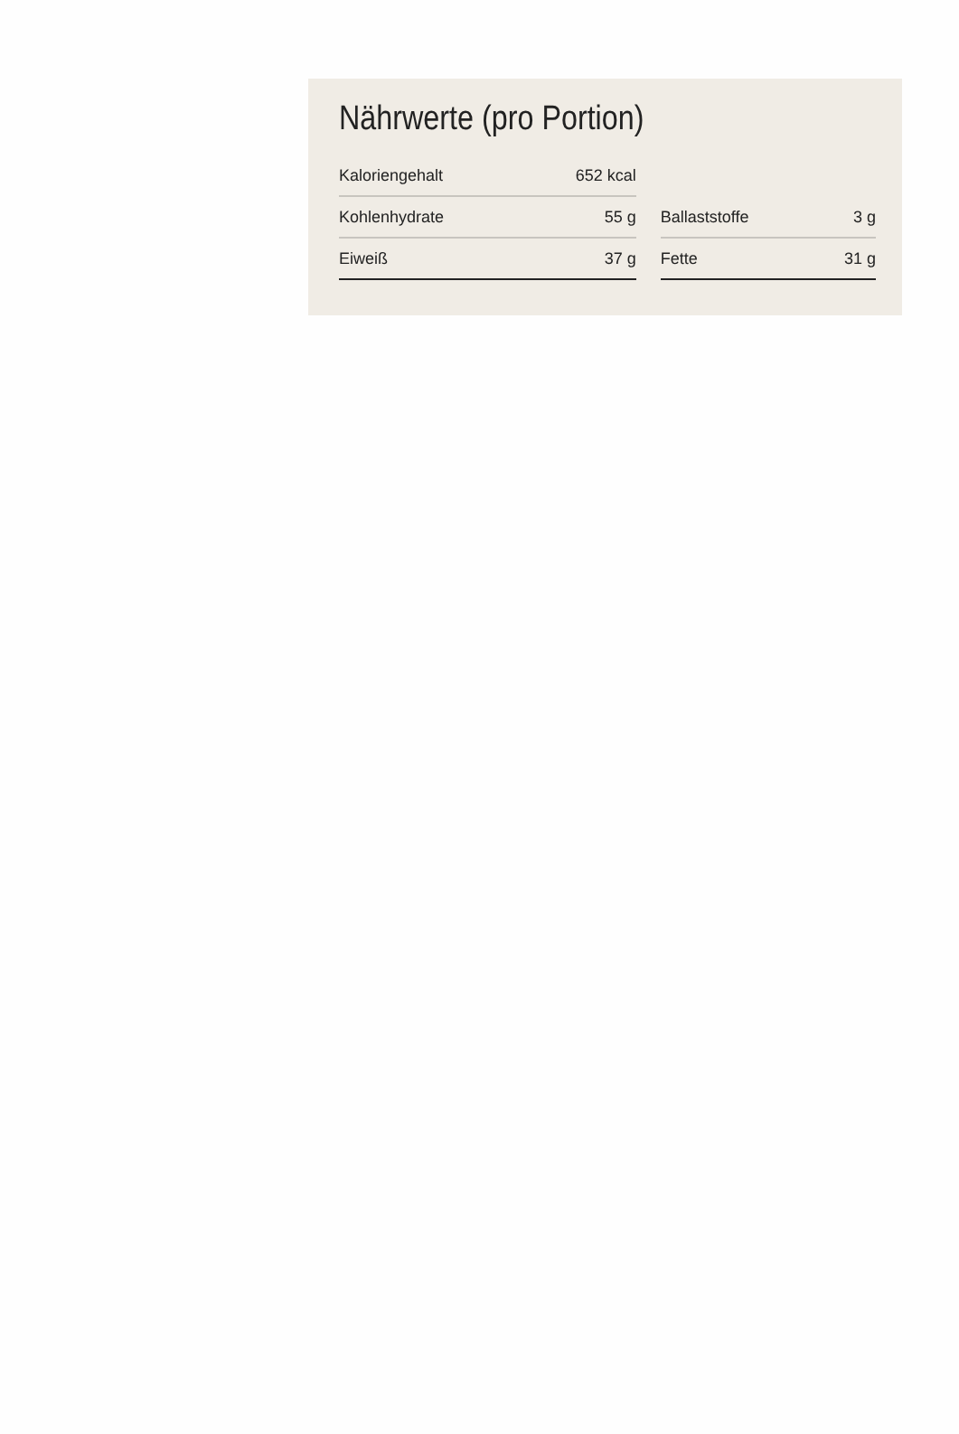Nährwerte (pro Portion)
| Kaloriengehalt | 652 kcal | | | |
| Kohlenhydrate | 55 g | | Ballaststoffe | 3 g |
| Eiweiß | 37 g | | Fette | 31 g |